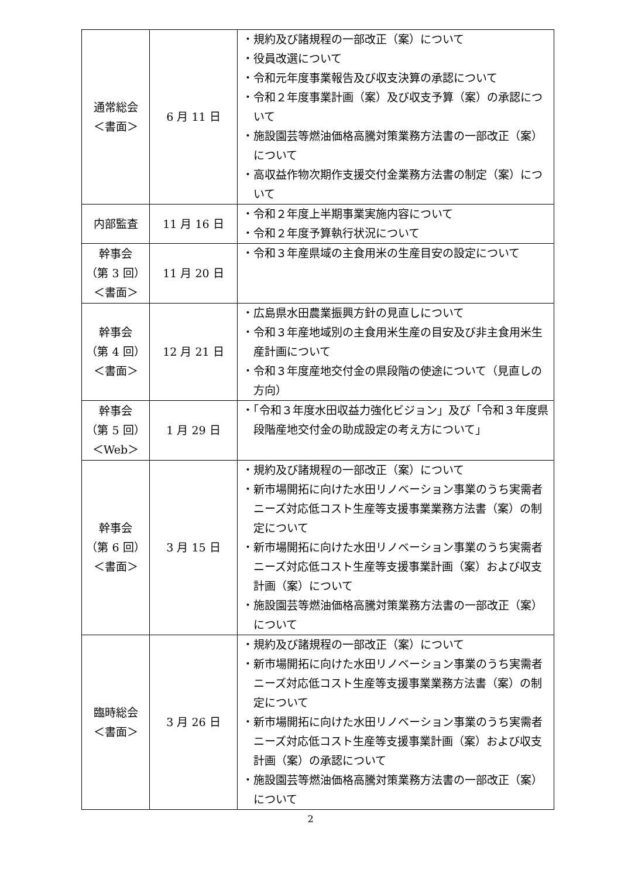| 通常総会 ＜書面＞ | 6 月 11 日 | ・規約及び諸規程の一部改正（案）について ・役員改選について ・令和元年度事業報告及び収支決算の承認について ・令和２年度事業計画（案）及び収支予算（案）の承認について ・施設園芸等燃油価格高騰対策業務方法書の一部改正（案）について ・高収益作物次期作支援交付金業務方法書の制定（案）について |
| 内部監査 | 11 月 16 日 | ・令和２年度上半期事業実施内容について ・令和２年度予算執行状況について |
| 幹事会 （第 3 回） ＜書面＞ | 11 月 20 日 | ・令和３年産県域の主食用米の生産目安の設定について |
| 幹事会 （第 4 回） ＜書面＞ | 12 月 21 日 | ・広島県水田農業振興方針の見直しについて ・令和３年産地域別の主食用米生産の目安及び非主食用米生産計画について ・令和３年度産地交付金の県段階の使途について（見直しの方向） |
| 幹事会 （第 5 回） ＜Web＞ | 1 月 29 日 | ・「令和３年度水田収益力強化ビジョン」及び「令和３年度県段階産地交付金の助成設定の考え方について」 |
| 幹事会 （第 6 回） ＜書面＞ | 3 月 15 日 | ・規約及び諸規程の一部改正（案）について ・新市場開拓に向けた水田リノベーション事業のうち実需者ニーズ対応低コスト生産等支援事業業務方法書（案）の制定について ・新市場開拓に向けた水田リノベーション事業のうち実需者ニーズ対応低コスト生産等支援事業計画（案）および収支計画（案）について ・施設園芸等燃油価格高騰対策業務方法書の一部改正（案）について |
| 臨時総会 ＜書面＞ | 3 月 26 日 | ・規約及び諸規程の一部改正（案）について ・新市場開拓に向けた水田リノベーション事業のうち実需者ニーズ対応低コスト生産等支援事業業務方法書（案）の制定について ・新市場開拓に向けた水田リノベーション事業のうち実需者ニーズ対応低コスト生産等支援事業計画（案）および収支計画（案）の承認について ・施設園芸等燃油価格高騰対策業務方法書の一部改正（案）について |
2